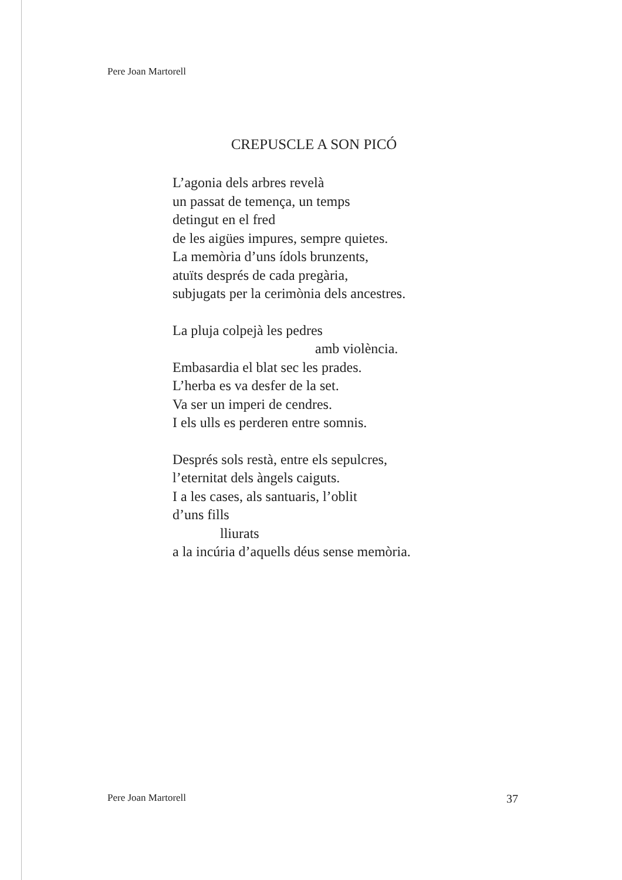Pere Joan Martorell
CREPUSCLE A SON PICÓ
L’agonia dels arbres revelà
un passat de temença, un temps
detingut en el fred
de les aigües impures, sempre quietes.
La memòria d’uns ídols brunzents,
atuïts després de cada pregària,
subjugats per la cerimònia dels ancestres.
La pluja colpejà les pedres
amb violència.
Embasardia el blat sec les prades.
L’herba es va desfer de la set.
Va ser un imperi de cendres.
I els ulls es perderen entre somnis.
Després sols restà, entre els sepulcres,
l’eternitat dels àngels caiguts.
I a les cases, als santuaris, l’oblit
d’uns fills
lliurats
a la incúria d’aquells déus sense memòria.
Pere Joan Martorell 37